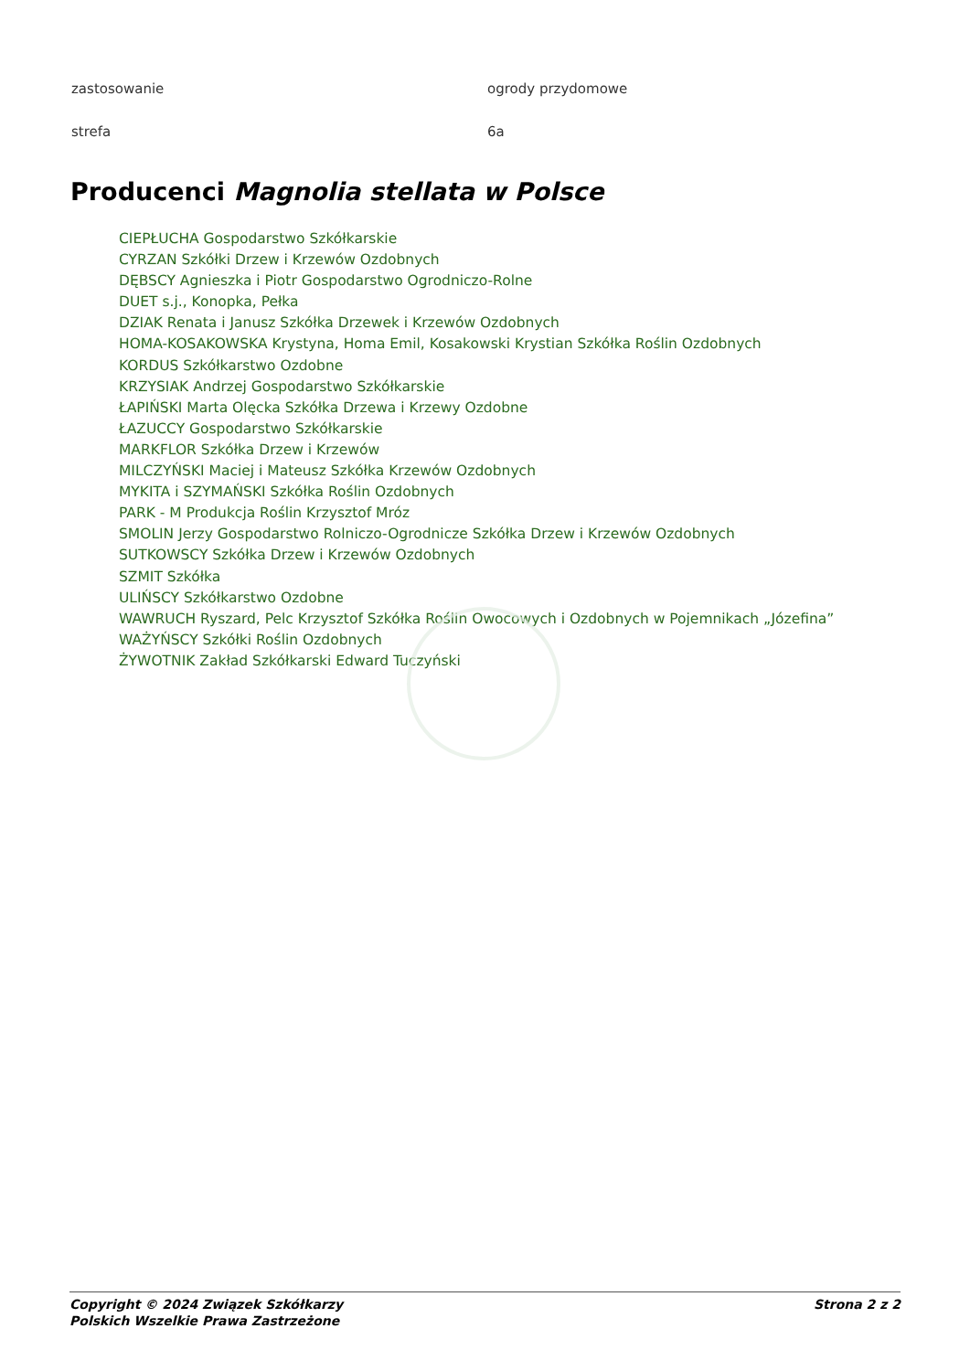| zastosowanie | ogrody przydomowe |
| strefa | 6a |
Producenci Magnolia stellata w Polsce
CIEPŁUCHA Gospodarstwo Szkółkarskie
CYRZAN Szkółki Drzew i Krzewów Ozdobnych
DĘBSCY Agnieszka i Piotr Gospodarstwo Ogrodniczo-Rolne
DUET s.j., Konopka, Pełka
DZIAK Renata i Janusz Szkółka Drzewek i Krzewów Ozdobnych
HOMA-KOSAKOWSKA Krystyna, Homa Emil, Kosakowski Krystian Szkółka Roślin Ozdobnych
KORDUS Szkółkarstwo Ozdobne
KRZYSIAK Andrzej Gospodarstwo Szkółkarskie
ŁAPIŃSKI Marta Olęcka Szkółka Drzewa i Krzewy Ozdobne
ŁAZUCCY Gospodarstwo Szkółkarskie
MARKFLOR Szkółka Drzew i Krzewów
MILCZYŃSKI Maciej i Mateusz Szkółka Krzewów Ozdobnych
MYKITA i SZYMAŃSKI Szkółka Roślin Ozdobnych
PARK - M Produkcja Roślin Krzysztof Mróz
SMOLIN Jerzy Gospodarstwo Rolniczo-Ogrodnicze Szkółka Drzew i Krzewów Ozdobnych
SUTKOWSCY Szkółka Drzew i Krzewów Ozdobnych
SZMIT Szkółka
ULIŃSCY Szkółkarstwo Ozdobne
WAWRUCH Ryszard, Pelc Krzysztof Szkółka Roślin Owocowych i Ozdobnych w Pojemnikach „Józefina”
WAŻYŃSCY Szkółki Roślin Ozdobnych
ŻYWOTNIK Zakład Szkółkarski Edward Tuczyński
Copyright © 2024 Związek Szkółkarzy
Polskich Wszelkie Prawa Zastrzeżone
Strona 2 z 2